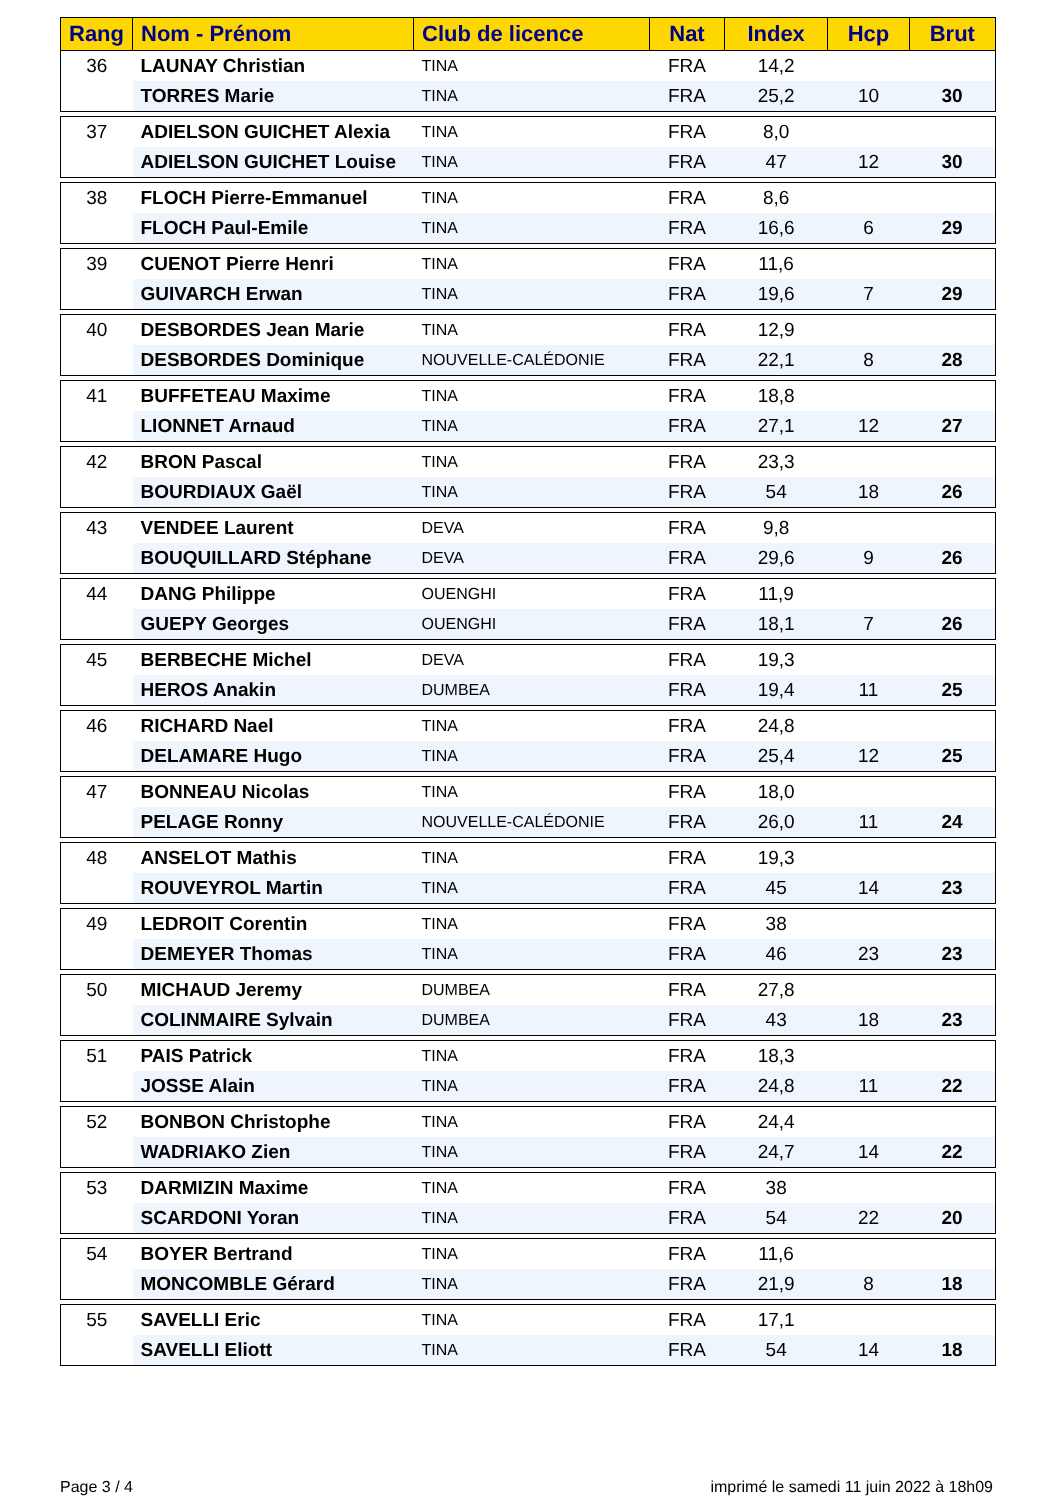| Rang | Nom - Prénom | Club de licence | Nat | Index | Hcp | Brut |
| --- | --- | --- | --- | --- | --- | --- |
| 36 | LAUNAY Christian | TINA | FRA | 14,2 | | |
| | TORRES Marie | TINA | FRA | 25,2 | 10 | 30 |
| 37 | ADIELSON GUICHET Alexia | TINA | FRA | 8,0 | | |
| | ADIELSON GUICHET Louise | TINA | FRA | 47 | 12 | 30 |
| 38 | FLOCH Pierre-Emmanuel | TINA | FRA | 8,6 | | |
| | FLOCH Paul-Emile | TINA | FRA | 16,6 | 6 | 29 |
| 39 | CUENOT Pierre Henri | TINA | FRA | 11,6 | | |
| | GUIVARCH Erwan | TINA | FRA | 19,6 | 7 | 29 |
| 40 | DESBORDES Jean Marie | TINA | FRA | 12,9 | | |
| | DESBORDES Dominique | NOUVELLE-CALÉDONIE | FRA | 22,1 | 8 | 28 |
| 41 | BUFFETEAU Maxime | TINA | FRA | 18,8 | | |
| | LIONNET Arnaud | TINA | FRA | 27,1 | 12 | 27 |
| 42 | BRON Pascal | TINA | FRA | 23,3 | | |
| | BOURDIAUX Gaël | TINA | FRA | 54 | 18 | 26 |
| 43 | VENDEE Laurent | DEVA | FRA | 9,8 | | |
| | BOUQUILLARD Stéphane | DEVA | FRA | 29,6 | 9 | 26 |
| 44 | DANG Philippe | OUENGHI | FRA | 11,9 | | |
| | GUEPY Georges | OUENGHI | FRA | 18,1 | 7 | 26 |
| 45 | BERBECHE Michel | DEVA | FRA | 19,3 | | |
| | HEROS Anakin | DUMBEA | FRA | 19,4 | 11 | 25 |
| 46 | RICHARD Nael | TINA | FRA | 24,8 | | |
| | DELAMARE Hugo | TINA | FRA | 25,4 | 12 | 25 |
| 47 | BONNEAU Nicolas | TINA | FRA | 18,0 | | |
| | PELAGE Ronny | NOUVELLE-CALÉDONIE | FRA | 26,0 | 11 | 24 |
| 48 | ANSELOT Mathis | TINA | FRA | 19,3 | | |
| | ROUVEYROL Martin | TINA | FRA | 45 | 14 | 23 |
| 49 | LEDROIT Corentin | TINA | FRA | 38 | | |
| | DEMEYER Thomas | TINA | FRA | 46 | 23 | 23 |
| 50 | MICHAUD Jeremy | DUMBEA | FRA | 27,8 | | |
| | COLINMAIRE Sylvain | DUMBEA | FRA | 43 | 18 | 23 |
| 51 | PAIS Patrick | TINA | FRA | 18,3 | | |
| | JOSSE Alain | TINA | FRA | 24,8 | 11 | 22 |
| 52 | BONBON Christophe | TINA | FRA | 24,4 | | |
| | WADRIAKO Zien | TINA | FRA | 24,7 | 14 | 22 |
| 53 | DARMIZIN Maxime | TINA | FRA | 38 | | |
| | SCARDONI Yoran | TINA | FRA | 54 | 22 | 20 |
| 54 | BOYER Bertrand | TINA | FRA | 11,6 | | |
| | MONCOMBLE Gérard | TINA | FRA | 21,9 | 8 | 18 |
| 55 | SAVELLI Eric | TINA | FRA | 17,1 | | |
| | SAVELLI Eliott | TINA | FRA | 54 | 14 | 18 |
Page 3 / 4
imprimé le samedi 11 juin 2022 à 18h09